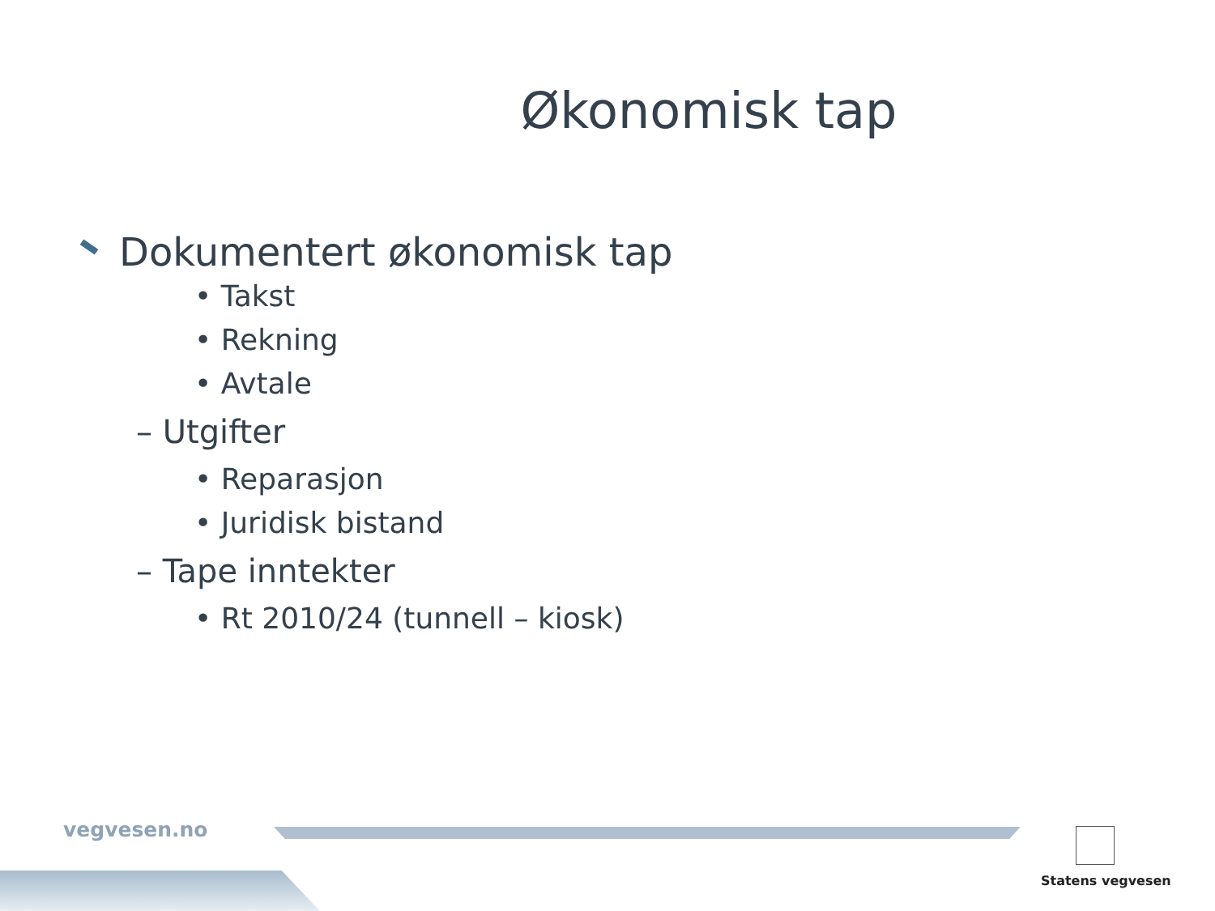Økonomisk tap
Dokumentert økonomisk tap
• Takst
• Rekning
• Avtale
– Utgifter
• Reparasjon
• Juridisk bistand
– Tape inntekter
• Rt 2010/24 (tunnell – kiosk)
vegvesen.no
Statens vegvesen